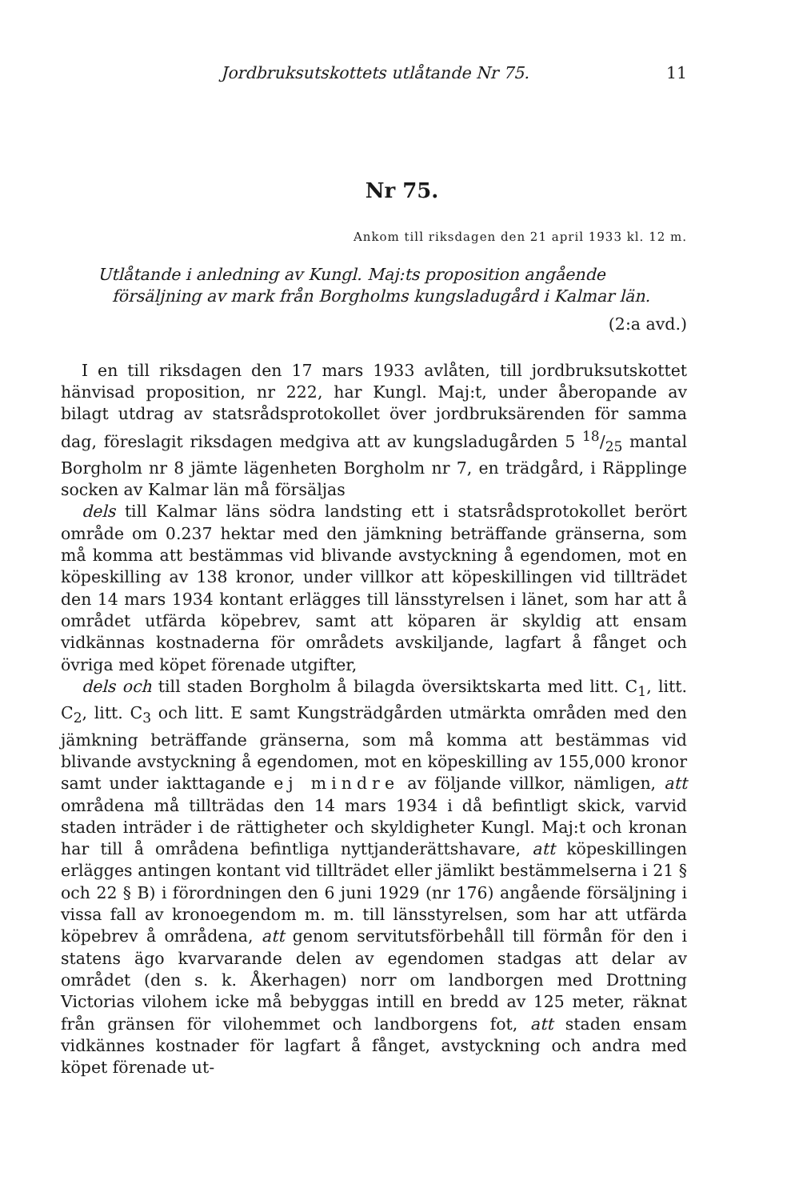Jordbruksutskottets utlåtande Nr 75. 11
Nr 75.
Ankom till riksdagen den 21 april 1933 kl. 12 m.
Utlåtande i anledning av Kungl. Maj:ts proposition angående försäljning av mark från Borgholms kungsladugård i Kalmar län.
(2:a avd.)
I en till riksdagen den 17 mars 1933 avlåten, till jordbruksutskottet hänvisad proposition, nr 222, har Kungl. Maj:t, under åberopande av bilagt utdrag av statsrådsprotokollet över jordbruksärenden för samma dag, föreslagit riksdagen medgiva att av kungsladugården 5 18/25 mantal Borgholm nr 8 jämte lägenheten Borgholm nr 7, en trädgård, i Räpplinge socken av Kalmar län må försäljas
dels till Kalmar läns södra landsting ett i statsrådsprotokollet berört område om 0.237 hektar med den jämkning beträffande gränserna, som må komma att bestämmas vid blivande avstyckning å egendomen, mot en köpeskilling av 138 kronor, under villkor att köpeskillingen vid tillträdet den 14 mars 1934 kontant erlägges till länsstyrelsen i länet, som har att å området utfärda köpebrev, samt att köparen är skyldig att ensam vidkännas kostnaderna för områdets avskiljande, lagfart å fånget och övriga med köpet förenade utgifter,
dels och till staden Borgholm å bilagda översiktskarta med litt. C<sub>1</sub>, litt. C<sub>2</sub>, litt. C<sub>3</sub> och litt. E samt Kungsträdgården utmärkta områden med den jämkning beträffande gränserna, som må komma att bestämmas vid blivande avstyckning å egendomen, mot en köpeskilling av 155,000 kronor samt under iakttagande ej mindre av följande villkor, nämligen, att områdena må tillträdas den 14 mars 1934 i då befintligt skick, varvid staden inträder i de rättigheter och skyldigheter Kungl. Maj:t och kronan har till å områdena befintliga nyttjanderättshavare, att köpeskillingen erlägges antingen kontant vid tillträdet eller jämlikt bestämmelserna i 21 § och 22 § B) i förordningen den 6 juni 1929 (nr 176) angående försäljning i vissa fall av kronoegendom m. m. till länsstyrelsen, som har att utfärda köpebrev å områdena, att genom servitutsförbehåll till förmån för den i statens ägo kvarvarande delen av egendomen stadgas att delar av området (den s. k. Åkerhagen) norr om landborgen med Drottning Victorias vilohem icke må bebyggas intill en bredd av 125 meter, räknat från gränsen för vilohemmet och landborgens fot, att staden ensam vidkännes kostnader för lagfart å fånget, avstyckning och andra med köpet förenade ut-